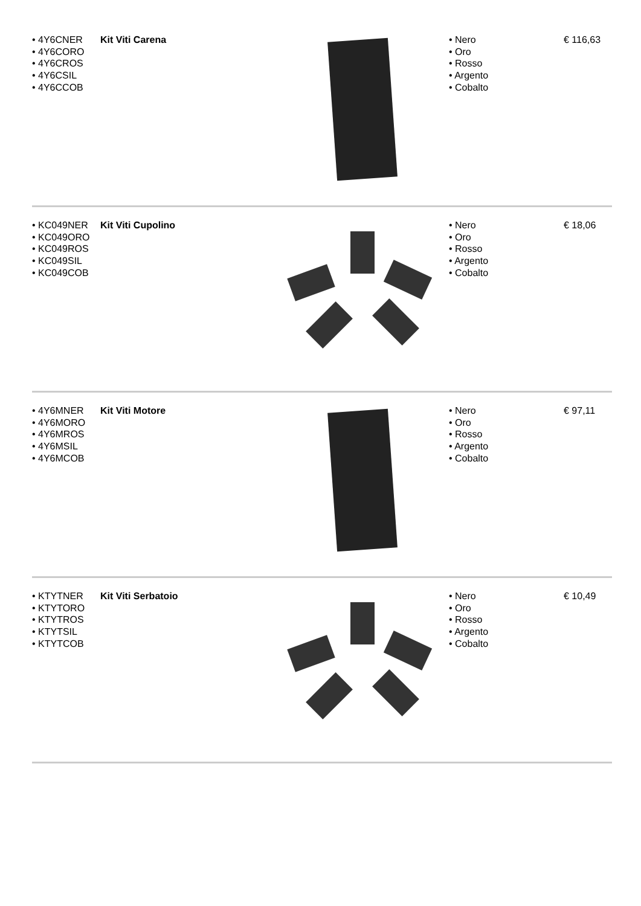| • 4Y6CNER • 4Y6CORO • 4Y6CROS • 4Y6CSIL • 4Y6CCOB | Kit Viti Carena | | • Nero • Oro • Rosso • Argento • Cobalto | € 116,63 |
| • KC049NER • KC049ORO • KC049ROS • KC049SIL • KC049COB | Kit Viti Cupolino | | • Nero • Oro • Rosso • Argento • Cobalto | € 18,06 |
| • 4Y6MNER • 4Y6MORO • 4Y6MROS • 4Y6MSIL • 4Y6MCOB | Kit Viti Motore | | • Nero • Oro • Rosso • Argento • Cobalto | € 97,11 |
| • KTYTNER • KTYTORO • KTYTROS • KTYTSIL • KTYTCOB | Kit Viti Serbatoio | | • Nero • Oro • Rosso • Argento • Cobalto | € 10,49 |